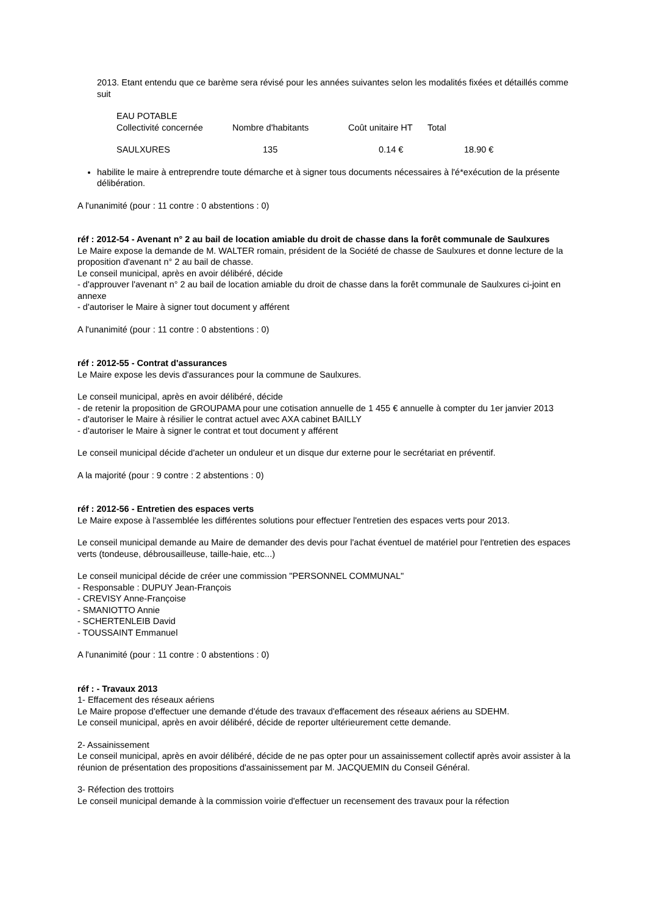2013. Etant entendu que ce barème sera révisé pour les années suivantes selon les modalités fixées et détaillés comme suit
| EAU POTABLE | | | |
| Collectivité concernée | Nombre d'habitants | Coût unitaire HT | Total |
| SAULXURES | 135 | 0.14 € | 18.90 € |
habilite le maire à entreprendre toute démarche et à signer tous documents nécessaires à l'é*exécution de la présente délibération.
A l'unanimité (pour : 11 contre : 0 abstentions : 0)
réf : 2012-54 - Avenant n° 2 au bail de location amiable du droit de chasse dans la forêt communale de Saulxures
Le Maire expose la demande de M. WALTER romain, président de la Société de chasse de Saulxures et donne lecture de la proposition d'avenant n° 2 au bail de chasse.
Le conseil municipal, après en avoir délibéré, décide
- d'approuver l'avenant n° 2 au bail de location amiable du droit de chasse dans la forêt communale de Saulxures ci-joint en annexe
- d'autoriser le Maire à signer tout document y afférent
A l'unanimité (pour : 11 contre : 0 abstentions : 0)
réf : 2012-55 - Contrat d'assurances
Le Maire expose les devis d'assurances pour la commune de Saulxures.
Le conseil municipal, après en avoir délibéré, décide
- de retenir la proposition de GROUPAMA pour une cotisation annuelle de 1 455 € annuelle à compter du 1er janvier 2013
- d'autoriser le Maire à résilier le contrat actuel avec AXA cabinet BAILLY
- d'autoriser le Maire à signer le contrat et tout document y afférent
Le conseil municipal décide d'acheter un onduleur et un disque dur externe pour le secrétariat en préventif.
A la majorité (pour : 9 contre : 2 abstentions : 0)
réf : 2012-56 - Entretien des espaces verts
Le Maire expose à l'assemblée les différentes solutions pour effectuer l'entretien des espaces verts pour 2013.
Le conseil municipal demande au Maire de demander des devis pour l'achat éventuel de matériel pour l'entretien des espaces verts (tondeuse, débrousailleuse, taille-haie, etc...)
Le conseil municipal décide de créer une commission "PERSONNEL COMMUNAL"
- Responsable : DUPUY Jean-François
- CREVISY Anne-Françoise
- SMANIOTTO Annie
- SCHERTENLEIB David
- TOUSSAINT Emmanuel
A l'unanimité (pour : 11 contre : 0 abstentions : 0)
réf : - Travaux 2013
1- Effacement des réseaux aériens
Le Maire propose d'effectuer une demande d'étude des travaux d'effacement des réseaux aériens au SDEHM.
Le conseil municipal, après en avoir délibéré, décide de reporter ultérieurement cette demande.
2- Assainissement
Le conseil municipal, après en avoir délibéré, décide de ne pas opter pour un assainissement collectif après avoir assister à la réunion de présentation des propositions d'assainissement par M. JACQUEMIN du Conseil Général.
3- Réfection des trottoirs
Le conseil municipal demande à la commission voirie d'effectuer un recensement des travaux pour la réfection